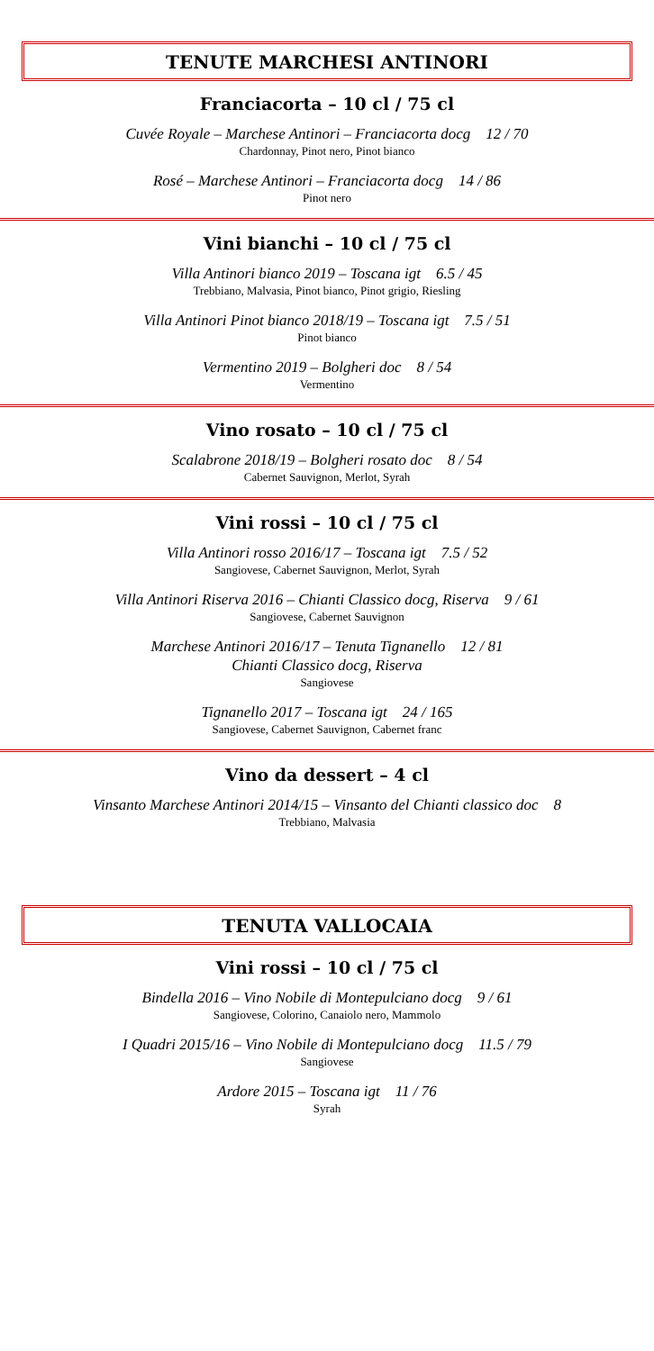TENUTE MARCHESI ANTINORI
Franciacorta – 10 cl / 75 cl
Cuvée Royale – Marchese Antinori – Franciacorta docg 12 / 70
Chardonnay, Pinot nero, Pinot bianco
Rosé – Marchese Antinori – Franciacorta docg 14 / 86
Pinot nero
Vini bianchi – 10 cl / 75 cl
Villa Antinori bianco 2019 – Toscana igt 6.5 / 45
Trebbiano, Malvasia, Pinot bianco, Pinot grigio, Riesling
Villa Antinori Pinot bianco 2018/19 – Toscana igt 7.5 / 51
Pinot bianco
Vermentino 2019 – Bolgheri doc 8 / 54
Vermentino
Vino rosato – 10 cl / 75 cl
Scalabrone 2018/19 – Bolgheri rosato doc 8 / 54
Cabernet Sauvignon, Merlot, Syrah
Vini rossi – 10 cl / 75 cl
Villa Antinori rosso 2016/17 – Toscana igt 7.5 / 52
Sangiovese, Cabernet Sauvignon, Merlot, Syrah
Villa Antinori Riserva 2016 – Chianti Classico docg, Riserva 9 / 61
Sangiovese, Cabernet Sauvignon
Marchese Antinori 2016/17 – Tenuta Tignanello 12 / 81
Chianti Classico docg, Riserva
Sangiovese
Tignanello 2017 – Toscana igt 24 / 165
Sangiovese, Cabernet Sauvignon, Cabernet franc
Vino da dessert – 4 cl
Vinsanto Marchese Antinori 2014/15 – Vinsanto del Chianti classico doc 8
Trebbiano, Malvasia
TENUTA VALLOCAIA
Vini rossi – 10 cl / 75 cl
Bindella 2016 – Vino Nobile di Montepulciano docg 9 / 61
Sangiovese, Colorino, Canaiolo nero, Mammolo
I Quadri 2015/16 – Vino Nobile di Montepulciano docg 11.5 / 79
Sangiovese
Ardore 2015 – Toscana igt 11 / 76
Syrah